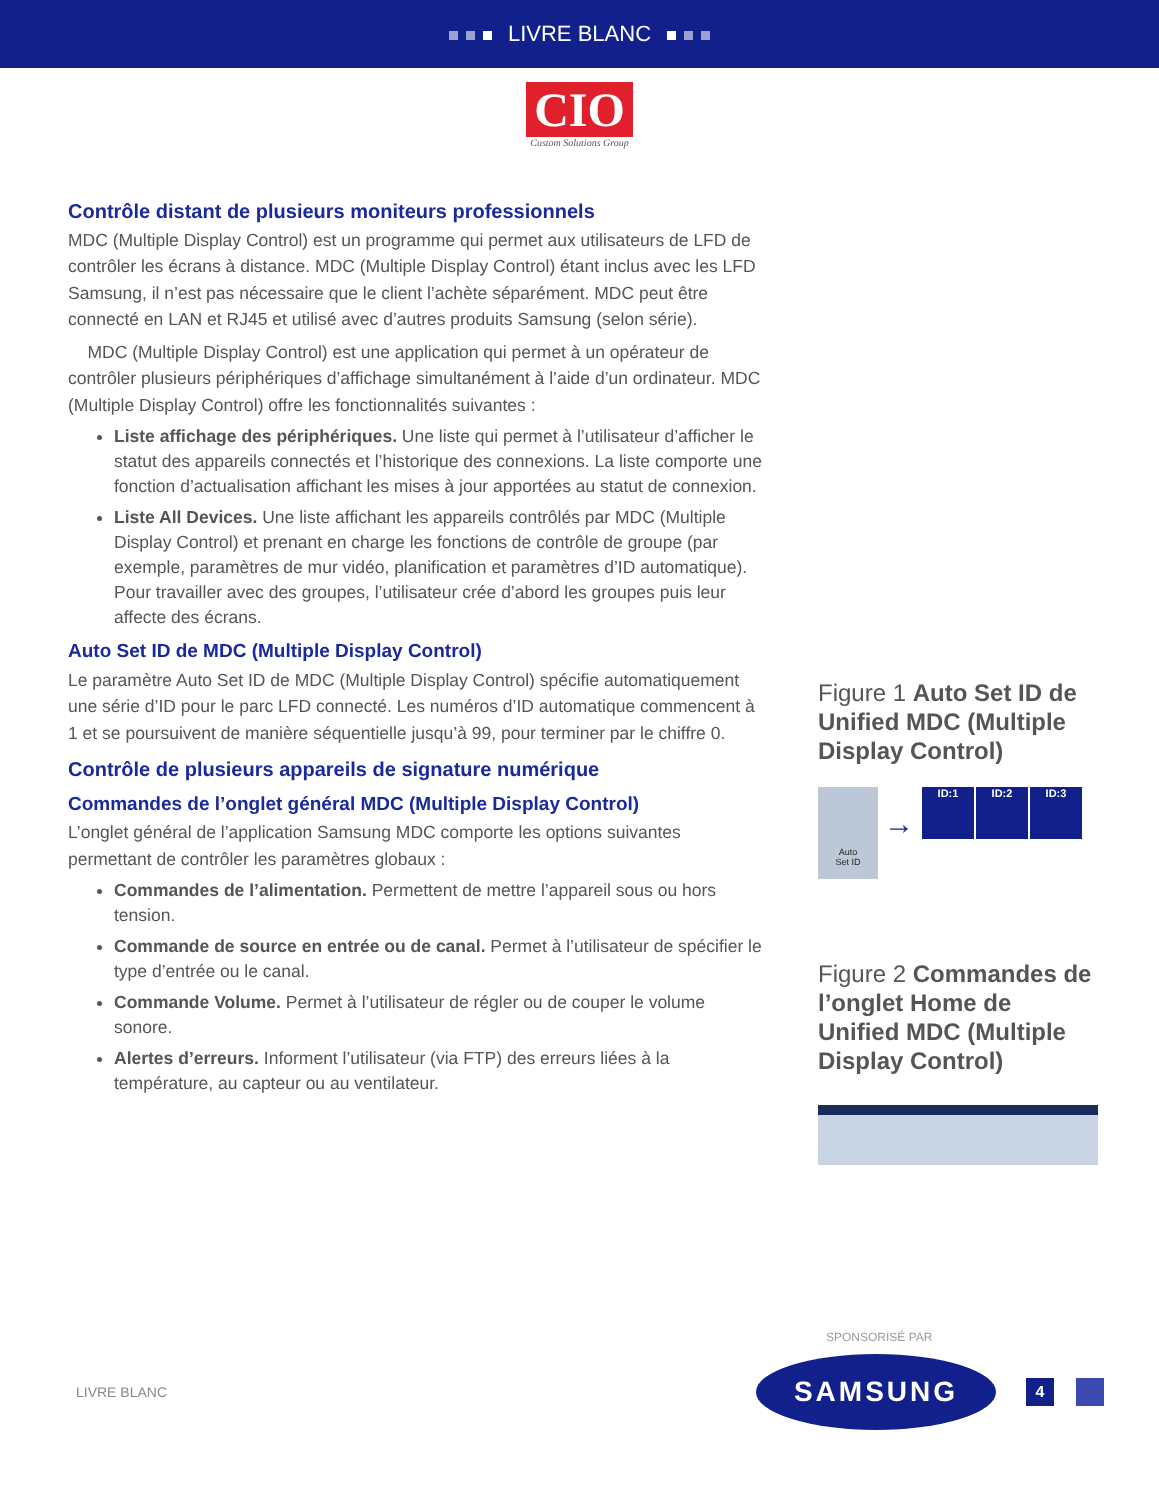LIVRE BLANC
CIO
Custom Solutions Group
Contrôle distant de plusieurs moniteurs professionnels
MDC (Multiple Display Control) est un programme qui permet aux utilisateurs de LFD de contrôler les écrans à distance. MDC (Multiple Display Control) étant inclus avec les LFD Samsung, il n’est pas nécessaire que le client l’achète séparément. MDC peut être connecté en LAN et RJ45 et utilisé avec d’autres produits Samsung (selon série).
MDC (Multiple Display Control) est une application qui permet à un opérateur de contrôler plusieurs périphériques d’affichage simultanément à l’aide d’un ordinateur. MDC (Multiple Display Control) offre les fonctionnalités suivantes :
Liste affichage des périphériques. Une liste qui permet à l’utilisateur d’afficher le statut des appareils connectés et l’historique des connexions. La liste comporte une fonction d’actualisation affichant les mises à jour apportées au statut de connexion.
Liste All Devices. Une liste affichant les appareils contrôlés par MDC (Multiple Display Control) et prenant en charge les fonctions de contrôle de groupe (par exemple, paramètres de mur vidéo, planification et paramètres d’ID automatique). Pour travailler avec des groupes, l’utilisateur crée d’abord les groupes puis leur affecte des écrans.
Auto Set ID de MDC (Multiple Display Control)
Le paramètre Auto Set ID de MDC (Multiple Display Control) spécifie automatiquement une série d’ID pour le parc LFD connecté. Les numéros d’ID automatique commencent à 1 et se poursuivent de manière séquentielle jusqu’à 99, pour terminer par le chiffre 0.
Contrôle de plusieurs appareils de signature numérique
Commandes de l’onglet général MDC (Multiple Display Control)
L’onglet général de l’application Samsung MDC comporte les options suivantes permettant de contrôler les paramètres globaux :
Commandes de l’alimentation. Permettent de mettre l’appareil sous ou hors tension.
Commande de source en entrée ou de canal. Permet à l’utilisateur de spécifier le type d’entrée ou le canal.
Commande Volume. Permet à l’utilisateur de régler ou de couper le volume sonore.
Alertes d’erreurs. Informent l’utilisateur (via FTP) des erreurs liées à la température, au capteur ou au ventilateur.
Figure 1 Auto Set ID de Unified MDC (Multiple Display Control)
Auto
Set ID
→
ID:1 ID:2 ID:3
Figure 2 Commandes de l’onglet Home de Unified MDC (Multiple Display Control)
SPONSORISÉ PAR
LIVRE BLANC
SAMSUNG
4